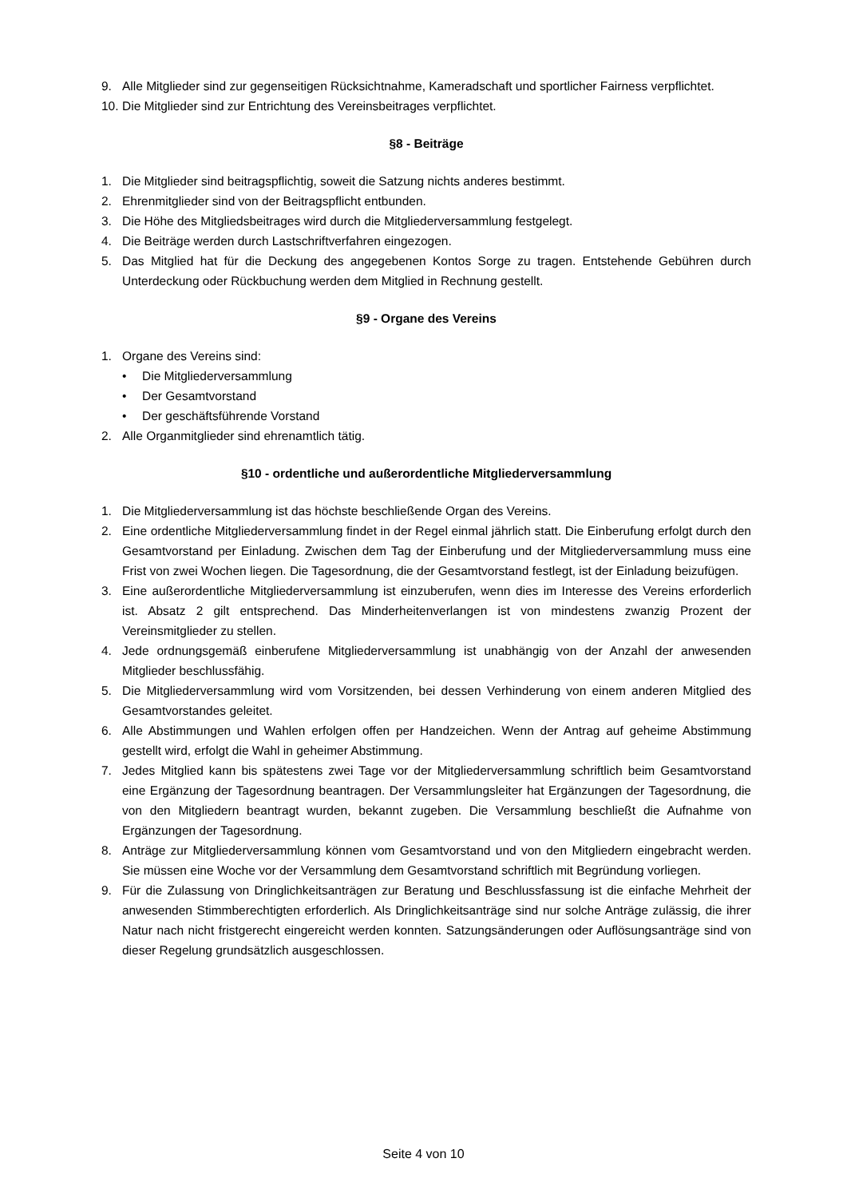9. Alle Mitglieder sind zur gegenseitigen Rücksichtnahme, Kameradschaft und sportlicher Fairness verpflichtet.
10. Die Mitglieder sind zur Entrichtung des Vereinsbeitrages verpflichtet.
§8 - Beiträge
1. Die Mitglieder sind beitragspflichtig, soweit die Satzung nichts anderes bestimmt.
2. Ehrenmitglieder sind von der Beitragspflicht entbunden.
3. Die Höhe des Mitgliedsbeitrages wird durch die Mitgliederversammlung festgelegt.
4. Die Beiträge werden durch Lastschriftverfahren eingezogen.
5. Das Mitglied hat für die Deckung des angegebenen Kontos Sorge zu tragen. Entstehende Gebühren durch Unterdeckung oder Rückbuchung werden dem Mitglied in Rechnung gestellt.
§9 - Organe des Vereins
1. Organe des Vereins sind:
• Die Mitgliederversammlung
• Der Gesamtvorstand
• Der geschäftsführende Vorstand
2. Alle Organmitglieder sind ehrenamtlich tätig.
§10 - ordentliche und außerordentliche Mitgliederversammlung
1. Die Mitgliederversammlung ist das höchste beschließende Organ des Vereins.
2. Eine ordentliche Mitgliederversammlung findet in der Regel einmal jährlich statt. Die Einberufung erfolgt durch den Gesamtvorstand per Einladung. Zwischen dem Tag der Einberufung und der Mitgliederversammlung muss eine Frist von zwei Wochen liegen. Die Tagesordnung, die der Gesamtvorstand festlegt, ist der Einladung beizufügen.
3. Eine außerordentliche Mitgliederversammlung ist einzuberufen, wenn dies im Interesse des Vereins erforderlich ist. Absatz 2 gilt entsprechend. Das Minderheitenverlangen ist von mindestens zwanzig Prozent der Vereinsmitglieder zu stellen.
4. Jede ordnungsgemäß einberufene Mitgliederversammlung ist unabhängig von der Anzahl der anwesenden Mitglieder beschlussfähig.
5. Die Mitgliederversammlung wird vom Vorsitzenden, bei dessen Verhinderung von einem anderen Mitglied des Gesamtvorstandes geleitet.
6. Alle Abstimmungen und Wahlen erfolgen offen per Handzeichen. Wenn der Antrag auf geheime Abstimmung gestellt wird, erfolgt die Wahl in geheimer Abstimmung.
7. Jedes Mitglied kann bis spätestens zwei Tage vor der Mitgliederversammlung schriftlich beim Gesamtvorstand eine Ergänzung der Tagesordnung beantragen. Der Versammlungsleiter hat Ergänzungen der Tagesordnung, die von den Mitgliedern beantragt wurden, bekannt zugeben. Die Versammlung beschließt die Aufnahme von Ergänzungen der Tagesordnung.
8. Anträge zur Mitgliederversammlung können vom Gesamtvorstand und von den Mitgliedern eingebracht werden. Sie müssen eine Woche vor der Versammlung dem Gesamtvorstand schriftlich mit Begründung vorliegen.
9. Für die Zulassung von Dringlichkeitsanträgen zur Beratung und Beschlussfassung ist die einfache Mehrheit der anwesenden Stimmberechtigten erforderlich. Als Dringlichkeitsanträge sind nur solche Anträge zulässig, die ihrer Natur nach nicht fristgerecht eingereicht werden konnten. Satzungsänderungen oder Auflösungsanträge sind von dieser Regelung grundsätzlich ausgeschlossen.
Seite 4 von 10